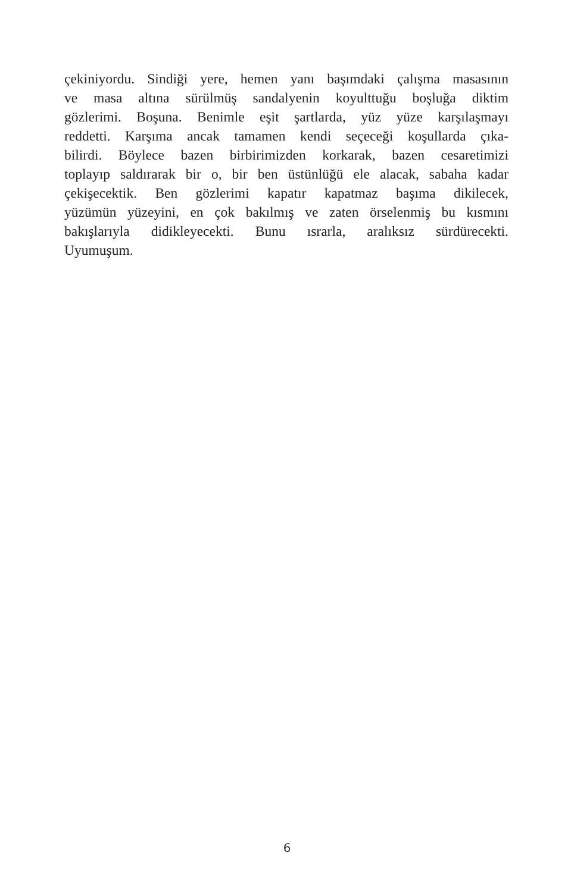çekiniyordu. Sindiği yere, hemen yanı başımdaki çalışma masasının
ve masa altına sürülmüş sandalyenin koyulttuğu boşluğa diktim
gözlerimi. Boşuna. Benimle eşit şartlarda, yüz yüze karşılaşmayı
reddetti. Karşıma ancak tamamen kendi seçeceği koşullarda çıka-
bilirdi. Böylece bazen birbirimizden korkarak, bazen cesaretimizi
toplayıp saldırarak bir o, bir ben üstünlüğü ele alacak, sabaha kadar
çekişecektik. Ben gözlerimi kapatır kapatmaz başıma dikilecek,
yüzümün yüzeyini, en çok bakılmış ve zaten örselenmiş bu kısmını
bakışlarıyla didikleyecekti. Bunu ısrarla, aralıksız sürdürecekti.
Uyumuşum.
6